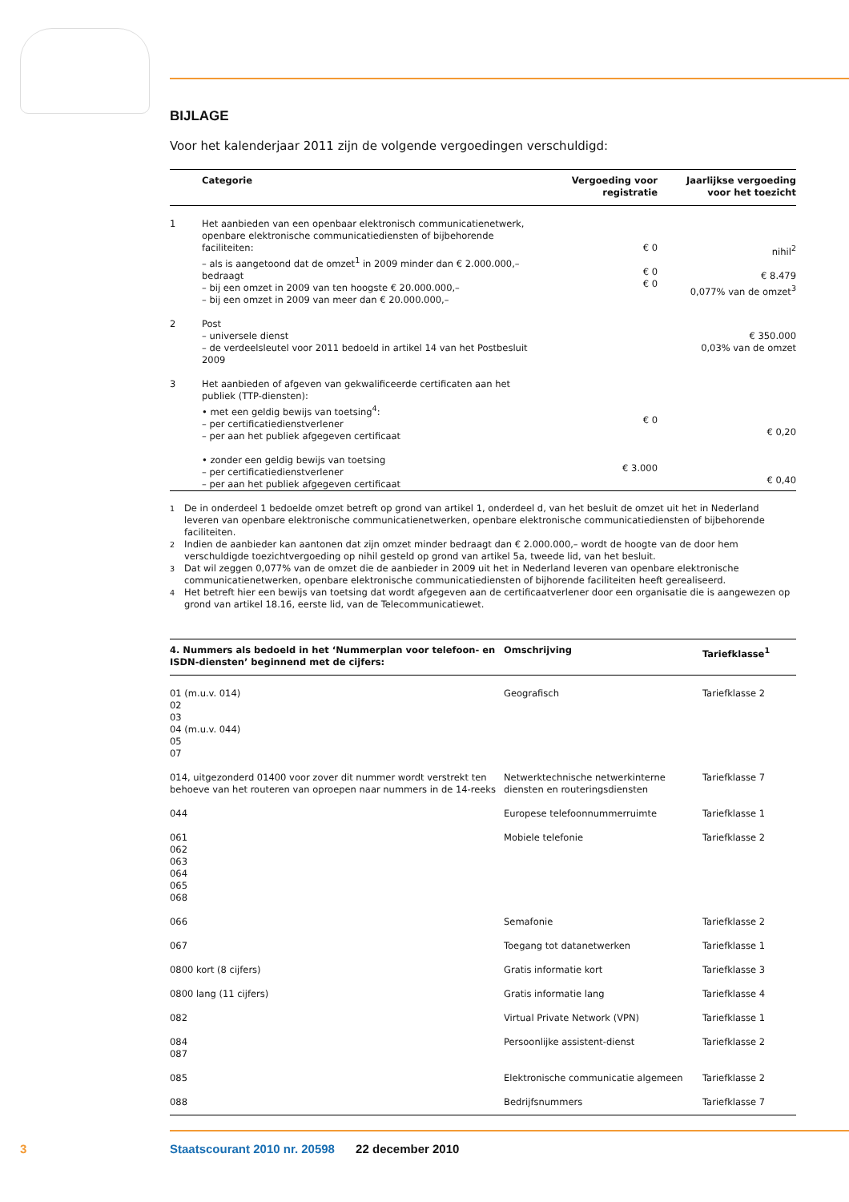BIJLAGE
Voor het kalenderjaar 2011 zijn de volgende vergoedingen verschuldigd:
| | Categorie | Vergoeding voor registratie | Jaarlijkse vergoeding voor het toezicht |
| --- | --- | --- | --- |
| 1 | Het aanbieden van een openbaar elektronisch communicatienetwerk, openbare elektronische communicatiediensten of bijbehorende faciliteiten: – als is aangetoond dat de omzet<sup>1</sup> in 2009 minder dan € 2.000.000,– bedraagt – bij een omzet in 2009 van ten hoogste € 20.000.000,– – bij een omzet in 2009 van meer dan € 20.000.000,– | € 0 € 0 € 0 | nihil<sup>2</sup> € 8.479 0,077% van de omzet<sup>3</sup> |
| 2 | Post – universele dienst – de verdeelsleutel voor 2011 bedoeld in artikel 14 van het Postbesluit 2009 | | € 350.000 0,03% van de omzet |
| 3 | Het aanbieden of afgeven van gekwalificeerde certificaten aan het publiek (TTP-diensten): • met een geldig bewijs van toetsing<sup>4</sup>: – per certificatiedienstverlener – per aan het publiek afgegeven certificaat • zonder een geldig bewijs van toetsing – per certificatiedienstverlener – per aan het publiek afgegeven certificaat | € 0 € 3.000 | € 0,20 € 0,40 |
<sup>1</sup> De in onderdeel 1 bedoelde omzet betreft op grond van artikel 1, onderdeel d, van het besluit de omzet uit het in Nederland leveren van openbare elektronische communicatienetwerken, openbare elektronische communicatiediensten of bijbehorende faciliteiten.
<sup>2</sup> Indien de aanbieder kan aantonen dat zijn omzet minder bedraagt dan € 2.000.000,– wordt de hoogte van de door hem verschuldigde toezichtvergoeding op nihil gesteld op grond van artikel 5a, tweede lid, van het besluit.
<sup>3</sup> Dat wil zeggen 0,077% van de omzet die de aanbieder in 2009 uit het in Nederland leveren van openbare elektronische communicatienetwerken, openbare elektronische communicatiediensten of bijhorende faciliteiten heeft gerealiseerd.
<sup>4</sup> Het betreft hier een bewijs van toetsing dat wordt afgegeven aan de certificaatverlener door een organisatie die is aangewezen op grond van artikel 18.16, eerste lid, van de Telecommunicatiewet.
| 4. Nummers als bedoeld in het ‘Nummerplan voor telefoon- en ISDN-diensten’ beginnend met de cijfers: | Omschrijving | Tariefklasse<sup>1</sup> |
| --- | --- | --- |
| 01 (m.u.v. 014) 02 03 04 (m.u.v. 044) 05 07 | Geografisch | Tariefklasse 2 |
| 014, uitgezonderd 01400 voor zover dit nummer wordt verstrekt ten behoeve van het routeren van oproepen naar nummers in de 14-reeks | Netwerktechnische netwerkinterne diensten en routeringsdiensten | Tariefklasse 7 |
| 044 | Europese telefoonnummerruimte | Tariefklasse 1 |
| 061 062 063 064 065 068 | Mobiele telefonie | Tariefklasse 2 |
| 066 | Semafonie | Tariefklasse 2 |
| 067 | Toegang tot datanetwerken | Tariefklasse 1 |
| 0800 kort (8 cijfers) | Gratis informatie kort | Tariefklasse 3 |
| 0800 lang (11 cijfers) | Gratis informatie lang | Tariefklasse 4 |
| 082 | Virtual Private Network (VPN) | Tariefklasse 1 |
| 084 087 | Persoonlijke assistent-dienst | Tariefklasse 2 |
| 085 | Elektronische communicatie algemeen | Tariefklasse 2 |
| 088 | Bedrijfsnummers | Tariefklasse 7 |
3 Staatscourant 2010 nr. 20598 22 december 2010